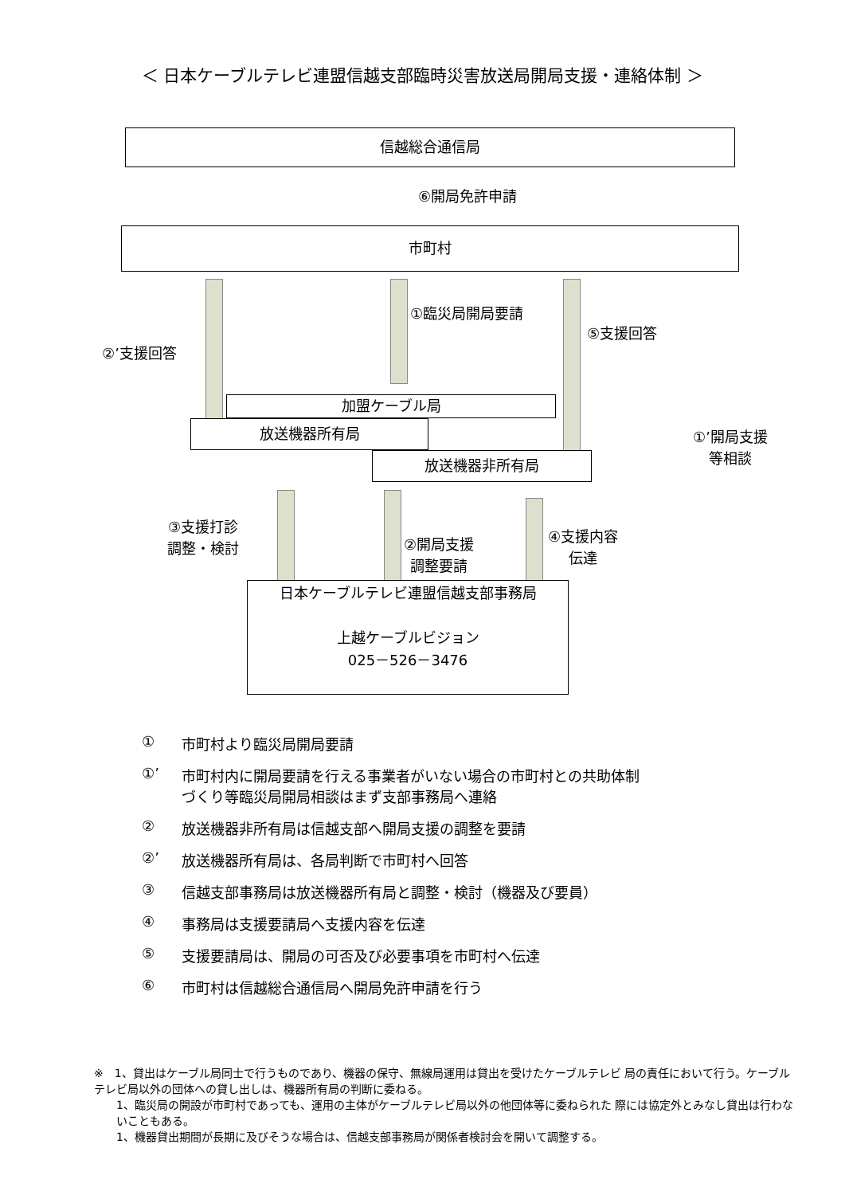＜ 日本ケーブルテレビ連盟信越支部臨時災害放送局開局支援・連絡体制 ＞
信越総合通信局
⑥開局免許申請
市町村
②’支援回答
①臨災局開局要請
⑤支援回答
①’開局支援
等相談
加盟ケーブル局
放送機器所有局
放送機器非所有局
③支援打診
調整・検討
②開局支援
調整要請
④支援内容
伝達
日本ケーブルテレビ連盟信越支部事務局
上越ケーブルビジョン
025－526－3476
① 市町村より臨災局開局要請
①’ 市町村内に開局要請を行える事業者がいない場合の市町村との共助体制
づくり等臨災局開局相談はまず支部事務局へ連絡
② 放送機器非所有局は信越支部へ開局支援の調整を要請
②’ 放送機器所有局は、各局判断で市町村へ回答
③ 信越支部事務局は放送機器所有局と調整・検討（機器及び要員）
④ 事務局は支援要請局へ支援内容を伝達
⑤ 支援要請局は、開局の可否及び必要事項を市町村へ伝達
⑥ 市町村は信越総合通信局へ開局免許申請を行う
※　1、貸出はケーブル局同士で行うものであり、機器の保守、無線局運用は貸出を受けたケーブルテレビ 局の責任において行う。ケーブルテレビ局以外の団体への貸し出しは、機器所有局の判断に委ねる。
1、臨災局の開設が市町村であっても、運用の主体がケーブルテレビ局以外の他団体等に委ねられた 際には協定外とみなし貸出は行わないこともある。
1、機器貸出期間が長期に及びそうな場合は、信越支部事務局が関係者検討会を開いて調整する。